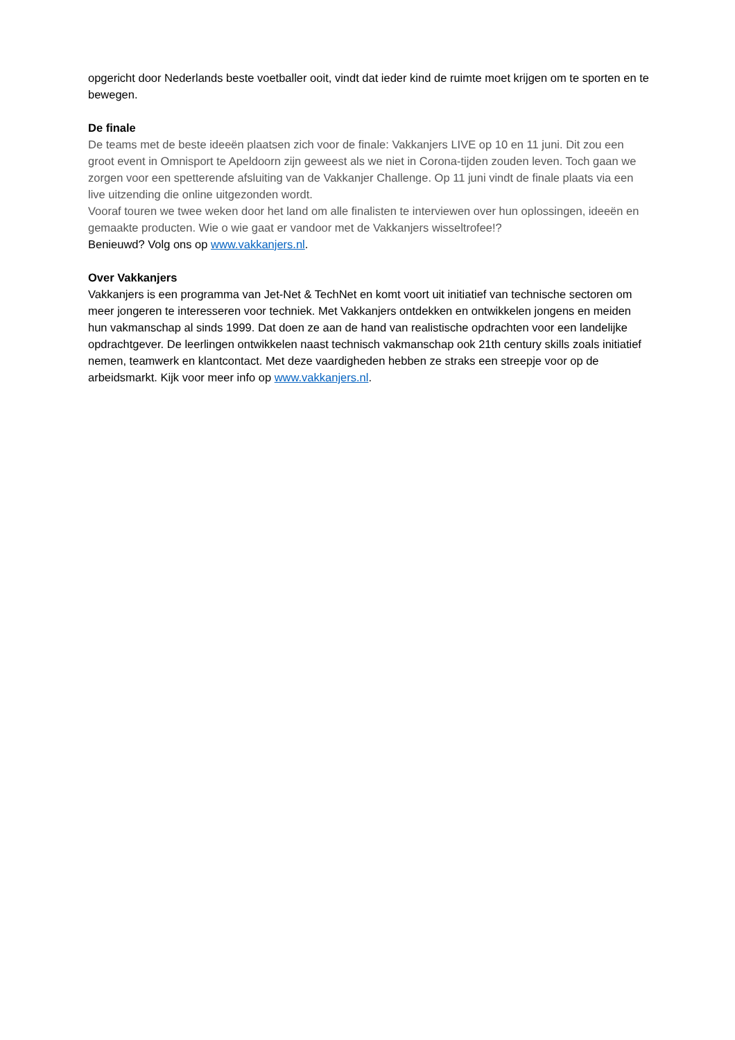opgericht door Nederlands beste voetballer ooit, vindt dat ieder kind de ruimte moet krijgen om te sporten en te bewegen.
De finale
De teams met de beste ideeën plaatsen zich voor de finale: Vakkanjers LIVE op 10 en 11 juni. Dit zou een groot event in Omnisport te Apeldoorn zijn geweest als we niet in Corona-tijden zouden leven. Toch gaan we zorgen voor een spetterende afsluiting van de Vakkanjer Challenge. Op 11 juni vindt de finale plaats via een live uitzending die online uitgezonden wordt.
Vooraf touren we twee weken door het land om alle finalisten te interviewen over hun oplossingen, ideeën en gemaakte producten. Wie o wie gaat er vandoor met de Vakkanjers wisseltrofee!?
Benieuwd? Volg ons op www.vakkanjers.nl.
Over Vakkanjers
Vakkanjers is een programma van Jet-Net & TechNet en komt voort uit initiatief van technische sectoren om meer jongeren te interesseren voor techniek. Met Vakkanjers ontdekken en ontwikkelen jongens en meiden hun vakmanschap al sinds 1999. Dat doen ze aan de hand van realistische opdrachten voor een landelijke opdrachtgever. De leerlingen ontwikkelen naast technisch vakmanschap ook 21th century skills zoals initiatief nemen, teamwerk en klantcontact. Met deze vaardigheden hebben ze straks een streepje voor op de arbeidsmarkt. Kijk voor meer info op www.vakkanjers.nl.